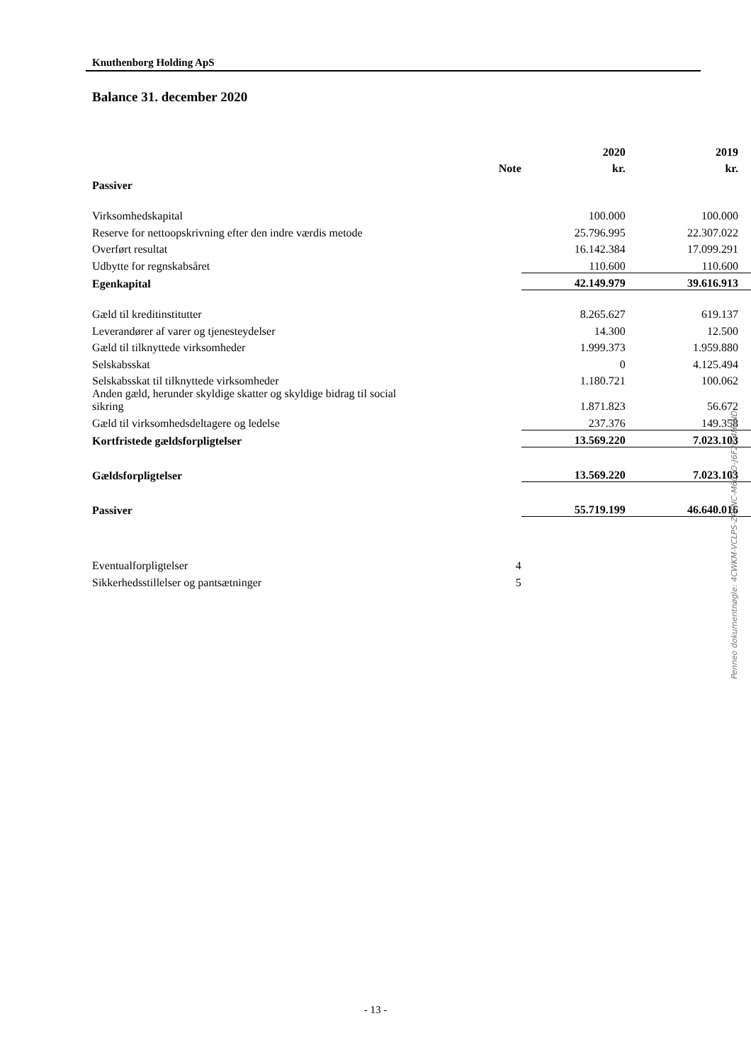Knuthenborg Holding ApS
Balance 31. december 2020
| | | 2020 | 2019 |
| --- | --- | --- | --- |
| | Note | kr. | kr. |
| Passiver | | | |
| Virksomhedskapital | | 100.000 | 100.000 |
| Reserve for nettoopskrivning efter den indre værdis metode | | 25.796.995 | 22.307.022 |
| Overført resultat | | 16.142.384 | 17.099.291 |
| Udbytte for regnskabsåret | | 110.600 | 110.600 |
| Egenkapital | | 42.149.979 | 39.616.913 |
| Gæld til kreditinstitutter | | 8.265.627 | 619.137 |
| Leverandører af varer og tjenesteydelser | | 14.300 | 12.500 |
| Gæld til tilknyttede virksomheder | | 1.999.373 | 1.959.880 |
| Selskabsskat | | 0 | 4.125.494 |
| Selskabsskat til tilknyttede virksomheder | | 1.180.721 | 100.062 |
| Anden gæld, herunder skyldige skatter og skyldige bidrag til social sikring | | 1.871.823 | 56.672 |
| Gæld til virksomhedsdeltagere og ledelse | | 237.376 | 149.358 |
| Kortfristede gældsforpligtelser | | 13.569.220 | 7.023.103 |
| Gældsforpligtelser | | 13.569.220 | 7.023.103 |
| Passiver | | 55.719.199 | 46.640.016 |
| Eventualforpligtelser | 4 | | |
| Sikkerhedsstillelser og pantsætninger | 5 | | |
Penneo dokumentnøgle: 4CWKM-VCLPS-ZP6NC-M607O-J6F2P-4HTND
- 13 -